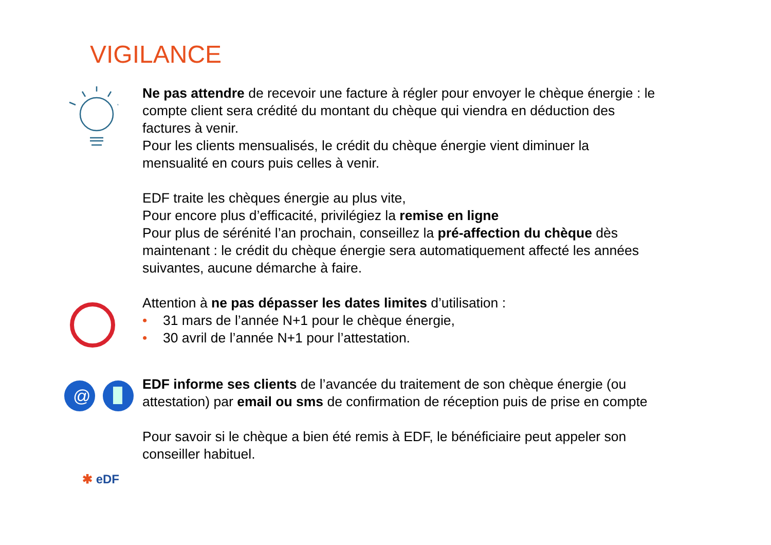VIGILANCE
Ne pas attendre de recevoir une facture à régler pour envoyer le chèque énergie : le compte client sera crédité du montant du chèque qui viendra en déduction des factures à venir.
Pour les clients mensualisés, le crédit du chèque énergie vient diminuer la mensualité en cours puis celles à venir.
EDF traite les chèques énergie au plus vite,
Pour encore plus d’efficacité, privilégiez la remise en ligne
Pour plus de sérénité l’an prochain, conseillez la pré-affection du chèque dès maintenant : le crédit du chèque énergie sera automatiquement affecté les années suivantes, aucune démarche à faire.
Attention à ne pas dépasser les dates limites d’utilisation :
• 31 mars de l’année N+1 pour le chèque énergie,
• 30 avril de l’année N+1 pour l’attestation.
@
EDF informe ses clients de l’avancée du traitement de son chèque énergie (ou attestation) par email ou sms de confirmation de réception puis de prise en compte
Pour savoir si le chèque a bien été remis à EDF, le bénéficiaire peut appeler son conseiller habituel.
✱ eDF